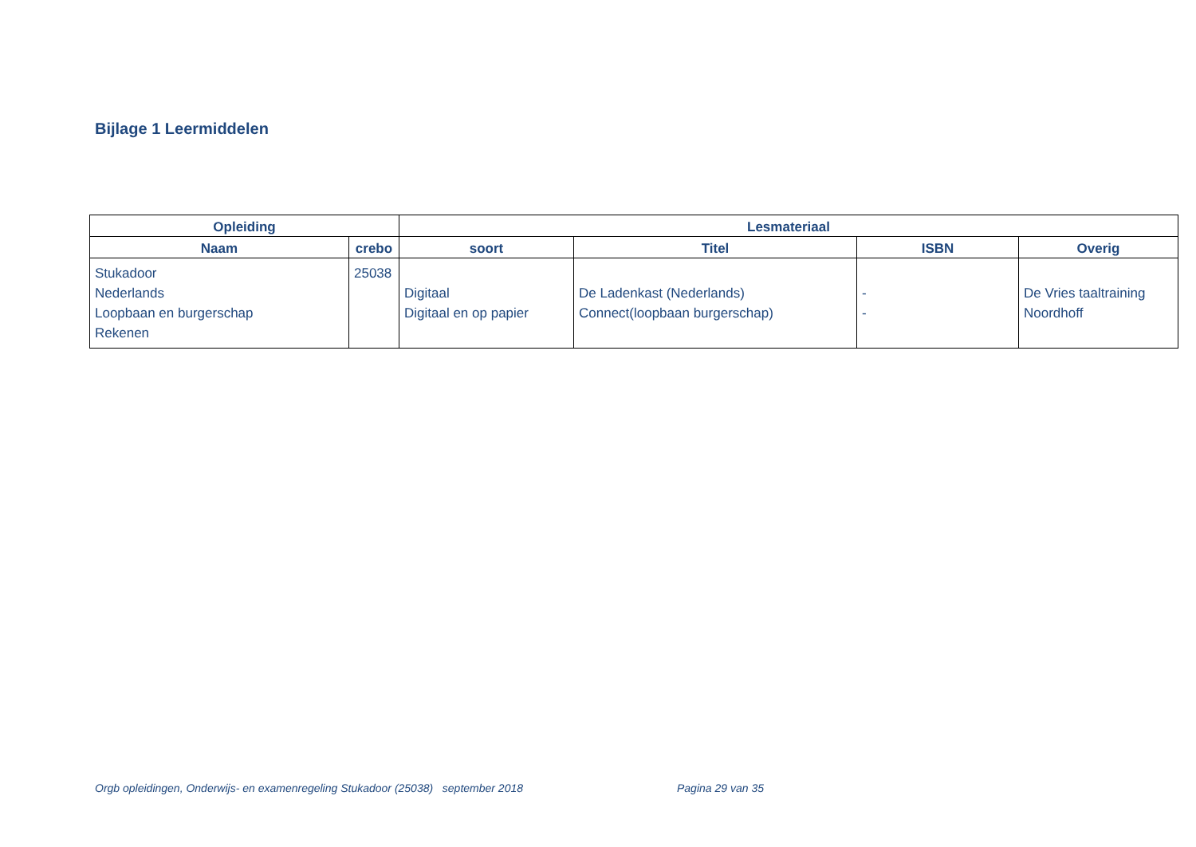Bijlage 1 Leermiddelen
| Opleiding | | Lesmateriaal | | | |
| --- | --- | --- | --- | --- | --- |
| Naam | crebo | soort | Titel | ISBN | Overig |
| Stukadoor Nederlands Loopbaan en burgerschap Rekenen | 25038 | Digitaal Digitaal en op papier | De Ladenkast (Nederlands) Connect(loopbaan burgerschap) | - - | De Vries taaltraining Noordhoff |
Orgb opleidingen, Onderwijs- en examenregeling Stukadoor (25038) september 2018
Pagina 29 van 35